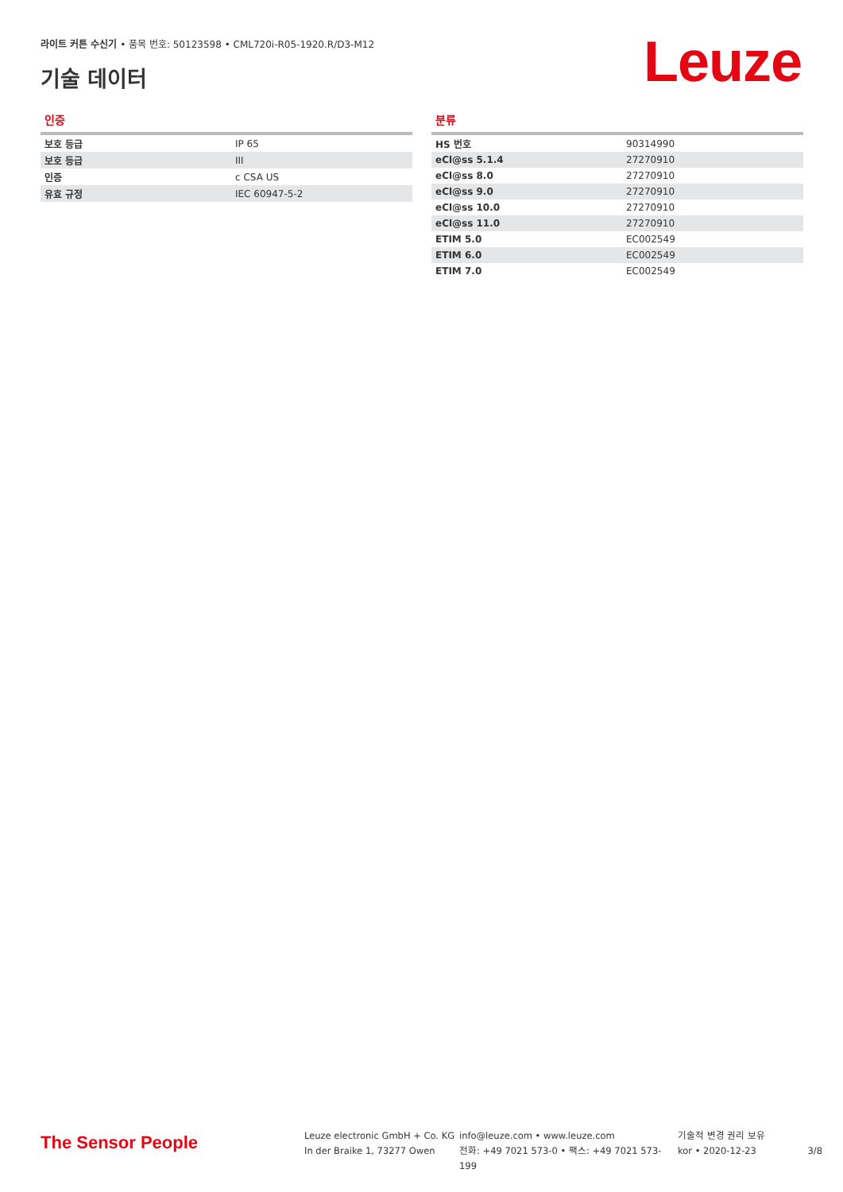라이트 커튼 수신기 • 품목 번호: 50123598 • CML720i-R05-1920.R/D3-M12
기술 데이터 Leuze
인증
| 보호 등급 | IP 65 |
| 보호 등급 | III |
| 인증 | c CSA US |
| 유효 규정 | IEC 60947-5-2 |
분류
| HS 번호 | 90314990 |
| eCl@ss 5.1.4 | 27270910 |
| eCl@ss 8.0 | 27270910 |
| eCl@ss 9.0 | 27270910 |
| eCl@ss 10.0 | 27270910 |
| eCl@ss 11.0 | 27270910 |
| ETIM 5.0 | EC002549 |
| ETIM 6.0 | EC002549 |
| ETIM 7.0 | EC002549 |
The Sensor People
Leuze electronic GmbH + Co. KG
In der Braike 1, 73277 Owen
info@leuze.com • www.leuze.com
전화: +49 7021 573-0 • 팩스: +49 7021 573-199
기술적 변경 권리 보유
kor • 2020-12-23
3/8